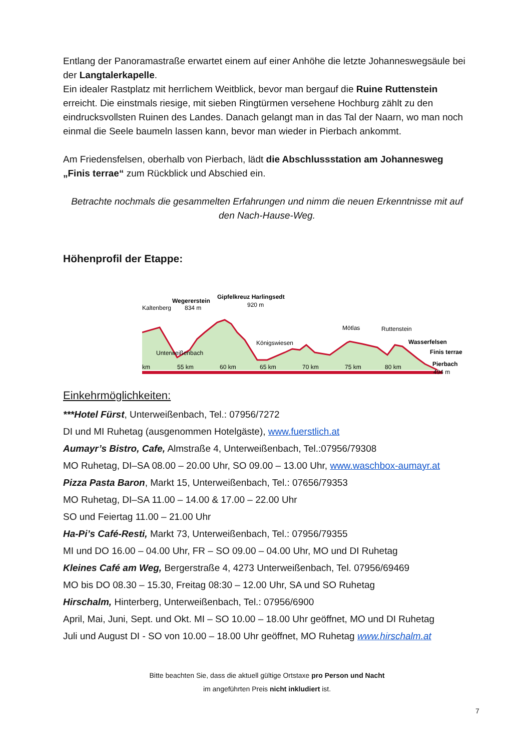Entlang der Panoramastraße erwartet einem auf einer Anhöhe die letzte Johanneswegsäule bei der Langtalerkapelle.
Ein idealer Rastplatz mit herrlichem Weitblick, bevor man bergauf die Ruine Ruttenstein erreicht. Die einstmals riesige, mit sieben Ringtürmen versehene Hochburg zählt zu den eindrucksvollsten Ruinen des Landes. Danach gelangt man in das Tal der Naarn, wo man noch einmal die Seele baumeln lassen kann, bevor man wieder in Pierbach ankommt.
Am Friedensfelsen, oberhalb von Pierbach, lädt die Abschlussstation am Johannesweg „Finis terrae“ zum Rückblick und Abschied ein.
Betrachte nochmals die gesammelten Erfahrungen und nimm die neuen Erkenntnisse mit auf den Nach-Hause-Weg.
Höhenprofil der Etappe:
Kaltenberg
Wegererstein
834 m
Gipfelkreuz Harlingsedt
920 m
Unterweißenbach
Königswiesen
Mötlas
Ruttenstein
Wasserfelsen
Finis terrae
Pierbach
494 m
km
55 km
60 km
65 km
70 km
75 km
80 km
Einkehrmöglichkeiten:
***Hotel Fürst, Unterweißenbach, Tel.: 07956/7272
DI und MI Ruhetag (ausgenommen Hotelgäste), www.fuerstlich.at
Aumayr’s Bistro, Cafe, Almstraße 4, Unterweißenbach, Tel.:07956/79308
MO Ruhetag, DI–SA 08.00 – 20.00 Uhr, SO 09.00 – 13.00 Uhr, www.waschbox-aumayr.at
Pizza Pasta Baron, Markt 15, Unterweißenbach, Tel.: 07656/79353
MO Ruhetag, DI–SA 11.00 – 14.00 & 17.00 – 22.00 Uhr
SO und Feiertag 11.00 – 21.00 Uhr
Ha-Pi’s Café-Resti, Markt 73, Unterweißenbach, Tel.: 07956/79355
MI und DO 16.00 – 04.00 Uhr, FR – SO 09.00 – 04.00 Uhr, MO und DI Ruhetag
Kleines Café am Weg, Bergerstraße 4, 4273 Unterweißenbach, Tel. 07956/69469
MO bis DO 08.30 – 15.30, Freitag 08:30 – 12.00 Uhr, SA und SO Ruhetag
Hirschalm, Hinterberg, Unterweißenbach, Tel.: 07956/6900
April, Mai, Juni, Sept. und Okt. MI – SO 10.00 – 18.00 Uhr geöffnet, MO und DI Ruhetag
Juli und August DI - SO von 10.00 – 18.00 Uhr geöffnet, MO Ruhetag www.hirschalm.at
Bitte beachten Sie, dass die aktuell gültige Ortstaxe pro Person und Nacht
im angeführten Preis nicht inkludiert ist.
7